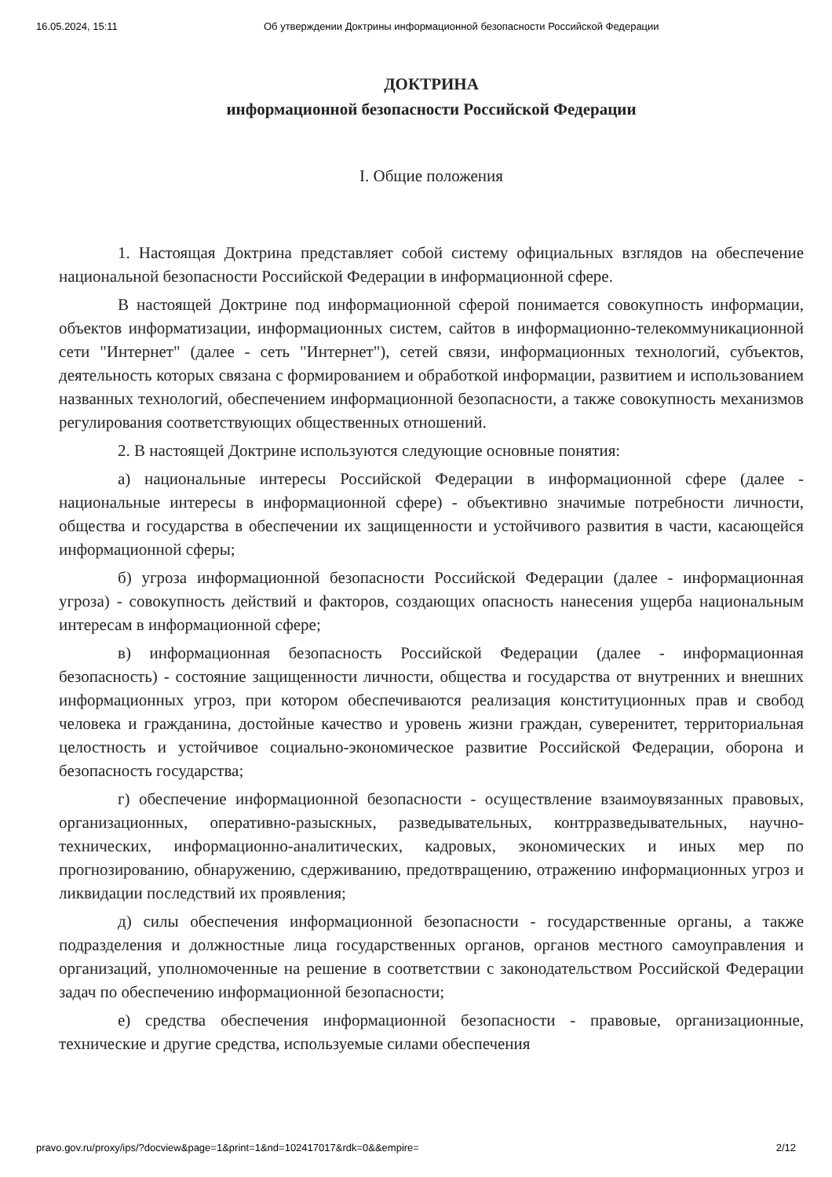16.05.2024, 15:11 Об утверждении Доктрины информационной безопасности Российской Федерации
ДОКТРИНА
информационной безопасности Российской Федерации
I. Общие положения
1. Настоящая Доктрина представляет собой систему официальных взглядов на обеспечение национальной безопасности Российской Федерации в информационной сфере.
В настоящей Доктрине под информационной сферой понимается совокупность информации, объектов информатизации, информационных систем, сайтов в информационно-телекоммуникационной сети "Интернет" (далее - сеть "Интернет"), сетей связи, информационных технологий, субъектов, деятельность которых связана с формированием и обработкой информации, развитием и использованием названных технологий, обеспечением информационной безопасности, а также совокупность механизмов регулирования соответствующих общественных отношений.
2. В настоящей Доктрине используются следующие основные понятия:
а) национальные интересы Российской Федерации в информационной сфере (далее - национальные интересы в информационной сфере) - объективно значимые потребности личности, общества и государства в обеспечении их защищенности и устойчивого развития в части, касающейся информационной сферы;
б) угроза информационной безопасности Российской Федерации (далее - информационная угроза) - совокупность действий и факторов, создающих опасность нанесения ущерба национальным интересам в информационной сфере;
в) информационная безопасность Российской Федерации (далее - информационная безопасность) - состояние защищенности личности, общества и государства от внутренних и внешних информационных угроз, при котором обеспечиваются реализация конституционных прав и свобод человека и гражданина, достойные качество и уровень жизни граждан, суверенитет, территориальная целостность и устойчивое социально-экономическое развитие Российской Федерации, оборона и безопасность государства;
г) обеспечение информационной безопасности - осуществление взаимоувязанных правовых, организационных, оперативно-разыскных, разведывательных, контрразведывательных, научно-технических, информационно-аналитических, кадровых, экономических и иных мер по прогнозированию, обнаружению, сдерживанию, предотвращению, отражению информационных угроз и ликвидации последствий их проявления;
д) силы обеспечения информационной безопасности - государственные органы, а также подразделения и должностные лица государственных органов, органов местного самоуправления и организаций, уполномоченные на решение в соответствии с законодательством Российской Федерации задач по обеспечению информационной безопасности;
е) средства обеспечения информационной безопасности - правовые, организационные, технические и другие средства, используемые силами обеспечения
pravo.gov.ru/proxy/ips/?docview&page=1&print=1&nd=102417017&rdk=0&&empire= 2/12